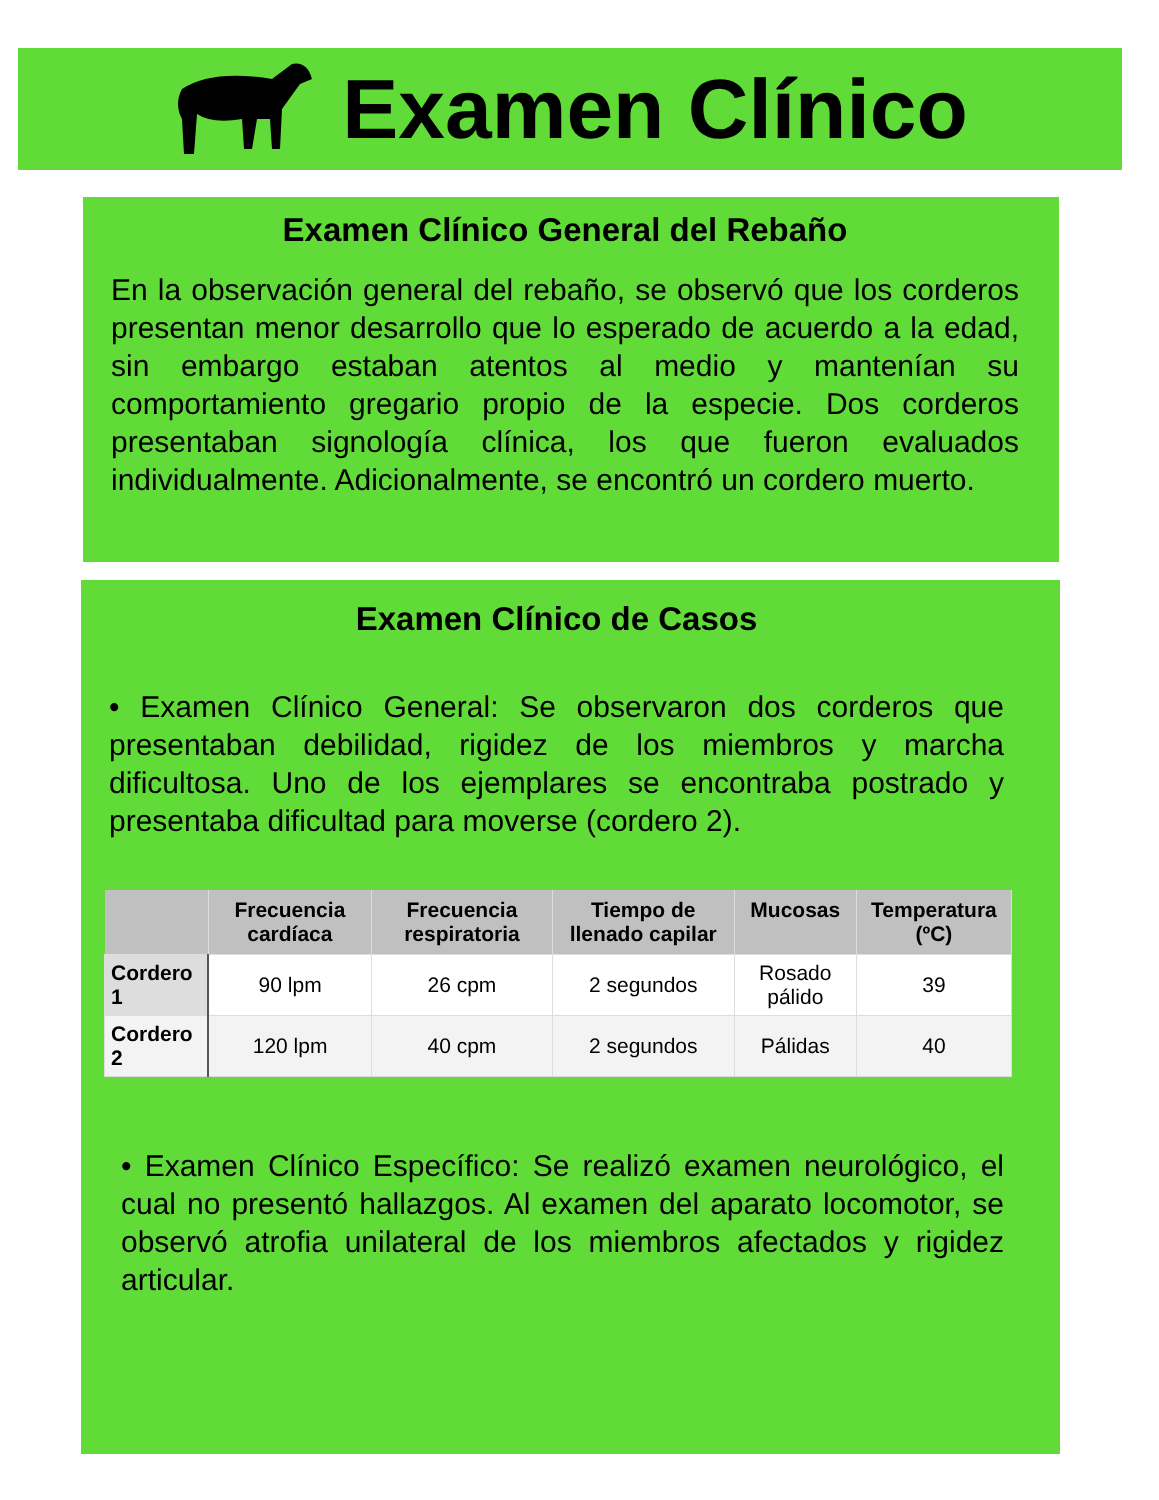Examen Clínico
Examen Clínico General del Rebaño
En la observación general del rebaño, se observó que los corderos presentan menor desarrollo que lo esperado de acuerdo a la edad, sin embargo estaban atentos al medio y mantenían su comportamiento gregario propio de la especie. Dos corderos presentaban signología clínica, los que fueron evaluados individualmente. Adicionalmente, se encontró un cordero muerto.
Examen Clínico de Casos
• Examen Clínico General: Se observaron dos corderos que presentaban debilidad, rigidez de los miembros y marcha dificultosa. Uno de los ejemplares se encontraba postrado y presentaba dificultad para moverse (cordero 2).
| | Frecuencia cardíaca | Frecuencia respiratoria | Tiempo de llenado capilar | Mucosas | Temperatura (ºC) |
| --- | --- | --- | --- | --- | --- |
| Cordero 1 | 90 lpm | 26 cpm | 2 segundos | Rosado pálido | 39 |
| Cordero 2 | 120 lpm | 40 cpm | 2 segundos | Pálidas | 40 |
• Examen Clínico Específico: Se realizó examen neurológico, el cual no presentó hallazgos. Al examen del aparato locomotor, se observó atrofia unilateral de los miembros afectados y rigidez articular.